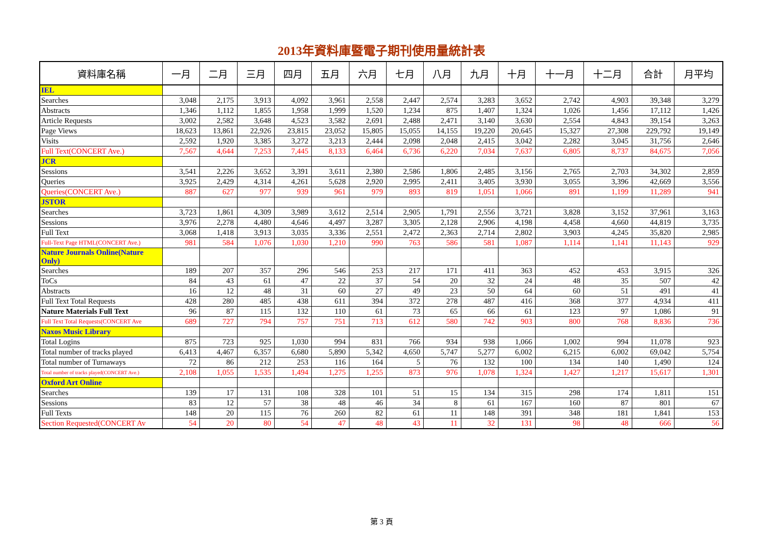2013年資料庫暨電子期刊使用量統計表
| 資料庫名稱 | 一月 | 二月 | 三月 | 四月 | 五月 | 六月 | 七月 | 八月 | 九月 | 十月 | 十一月 | 十二月 | 合計 | 月平均 |
| --- | --- | --- | --- | --- | --- | --- | --- | --- | --- | --- | --- | --- | --- | --- |
| IEL | | | | | | | | | | | | | | |
| Searches | 3,048 | 2,175 | 3,913 | 4,092 | 3,961 | 2,558 | 2,447 | 2,574 | 3,283 | 3,652 | 2,742 | 4,903 | 39,348 | 3,279 |
| Abstracts | 1,346 | 1,112 | 1,855 | 1,958 | 1,999 | 1,520 | 1,234 | 875 | 1,407 | 1,324 | 1,026 | 1,456 | 17,112 | 1,426 |
| Article Requests | 3,002 | 2,582 | 3,648 | 4,523 | 3,582 | 2,691 | 2,488 | 2,471 | 3,140 | 3,630 | 2,554 | 4,843 | 39,154 | 3,263 |
| Page Views | 18,623 | 13,861 | 22,926 | 23,815 | 23,052 | 15,805 | 15,055 | 14,155 | 19,220 | 20,645 | 15,327 | 27,308 | 229,792 | 19,149 |
| Visits | 2,592 | 1,920 | 3,385 | 3,272 | 3,213 | 2,444 | 2,098 | 2,048 | 2,415 | 3,042 | 2,282 | 3,045 | 31,756 | 2,646 |
| Full Text(CONCERT Ave.) | 7,567 | 4,644 | 7,253 | 7,445 | 8,133 | 6,464 | 6,736 | 6,220 | 7,034 | 7,637 | 6,805 | 8,737 | 84,675 | 7,056 |
| JCR | | | | | | | | | | | | | | |
| Sessions | 3,541 | 2,226 | 3,652 | 3,391 | 3,611 | 2,380 | 2,586 | 1,806 | 2,485 | 3,156 | 2,765 | 2,703 | 34,302 | 2,859 |
| Queries | 3,925 | 2,429 | 4,314 | 4,261 | 5,628 | 2,920 | 2,995 | 2,411 | 3,405 | 3,930 | 3,055 | 3,396 | 42,669 | 3,556 |
| Queries(CONCERT Ave.) | 887 | 627 | 977 | 939 | 961 | 979 | 893 | 819 | 1,051 | 1,066 | 891 | 1,199 | 11,289 | 941 |
| JSTOR | | | | | | | | | | | | | | |
| Searches | 3,723 | 1,861 | 4,309 | 3,989 | 3,612 | 2,514 | 2,905 | 1,791 | 2,556 | 3,721 | 3,828 | 3,152 | 37,961 | 3,163 |
| Sessions | 3,976 | 2,278 | 4,480 | 4,646 | 4,497 | 3,287 | 3,305 | 2,128 | 2,906 | 4,198 | 4,458 | 4,660 | 44,819 | 3,735 |
| Full Text | 3,068 | 1,418 | 3,913 | 3,035 | 3,336 | 2,551 | 2,472 | 2,363 | 2,714 | 2,802 | 3,903 | 4,245 | 35,820 | 2,985 |
| Full-Text Page HTML(CONCERT Ave.) | 981 | 584 | 1,076 | 1,030 | 1,210 | 990 | 763 | 586 | 581 | 1,087 | 1,114 | 1,141 | 11,143 | 929 |
| Nature Journals Online(Nature Only) | | | | | | | | | | | | | | |
| Searches | 189 | 207 | 357 | 296 | 546 | 253 | 217 | 171 | 411 | 363 | 452 | 453 | 3,915 | 326 |
| ToCs | 84 | 43 | 61 | 47 | 22 | 37 | 54 | 20 | 32 | 24 | 48 | 35 | 507 | 42 |
| Abstracts | 16 | 12 | 48 | 31 | 60 | 27 | 49 | 23 | 50 | 64 | 60 | 51 | 491 | 41 |
| Full Text Total Requests | 428 | 280 | 485 | 438 | 611 | 394 | 372 | 278 | 487 | 416 | 368 | 377 | 4,934 | 411 |
| Nature Materials Full Text | 96 | 87 | 115 | 132 | 110 | 61 | 73 | 65 | 66 | 61 | 123 | 97 | 1,086 | 91 |
| Full Text Total Requests(CONCERT Ave | 689 | 727 | 794 | 757 | 751 | 713 | 612 | 580 | 742 | 903 | 800 | 768 | 8,836 | 736 |
| Naxos Music Library | | | | | | | | | | | | | | |
| Total Logins | 875 | 723 | 925 | 1,030 | 994 | 831 | 766 | 934 | 938 | 1,066 | 1,002 | 994 | 11,078 | 923 |
| Total number of tracks played | 6,413 | 4,467 | 6,357 | 6,680 | 5,890 | 5,342 | 4,650 | 5,747 | 5,277 | 6,002 | 6,215 | 6,002 | 69,042 | 5,754 |
| Total number of Turnaways | 72 | 86 | 212 | 253 | 116 | 164 | 5 | 76 | 132 | 100 | 134 | 140 | 1,490 | 124 |
| Total number of tracks played(CONCERT Ave.) | 2,108 | 1,055 | 1,535 | 1,494 | 1,275 | 1,255 | 873 | 976 | 1,078 | 1,324 | 1,427 | 1,217 | 15,617 | 1,301 |
| Oxford Art Online | | | | | | | | | | | | | | |
| Searches | 139 | 17 | 131 | 108 | 328 | 101 | 51 | 15 | 134 | 315 | 298 | 174 | 1,811 | 151 |
| Sessions | 83 | 12 | 57 | 38 | 48 | 46 | 34 | 8 | 61 | 167 | 160 | 87 | 801 | 67 |
| Full Texts | 148 | 20 | 115 | 76 | 260 | 82 | 61 | 11 | 148 | 391 | 348 | 181 | 1,841 | 153 |
| Section Requested(CONCERT Av | 54 | 20 | 80 | 54 | 47 | 48 | 43 | 11 | 32 | 131 | 98 | 48 | 666 | 56 |
第 3 頁